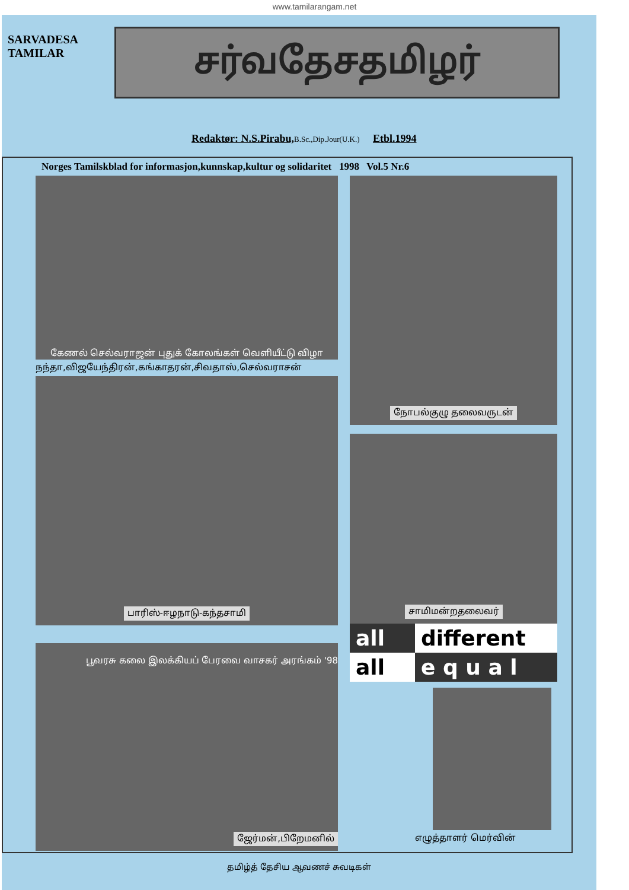www.tamilarangam.net
SARVADESA TAMILAR
சர்வதேசதமிழர்
Redaktør: N.S.Pirabu, B.Sc.,Dip.Jour(U.K.) Etbl.1994
Norges Tamilskblad for informasjon,kunnskap,kultur og solidaritet 1998 Vol.5 Nr.6
கேணல் செல்வராஜன் புதுக் கோலங்கள் வெளியீட்டு விழா
நந்தா,விஜயேந்திரன்,கங்காதரன்,சிவதாஸ்,செல்வராசன்
பாரிஸ்-ஈழநாடு-கந்தசாமி
பூவரசு கலை இலக்கியப் பேரவை வாசகர் அரங்கம் '98
ஜேர்மன்,பிறேமனில்
நோபல்குழு தலைவருடன்
சாமிமன்றதலைவர்
all
different
all
e q u a l
எழுத்தாளர் மெர்வின்
தமிழ்த் தேசிய ஆவணச் சுவடிகள்